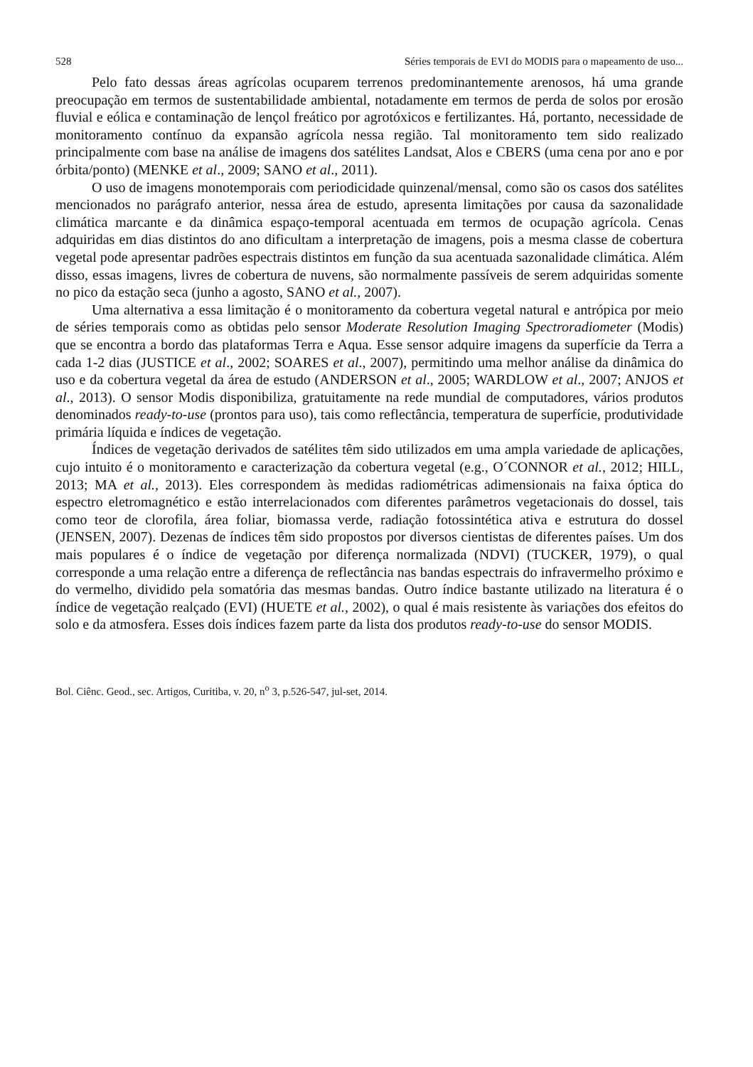528 Séries temporais de EVI do MODIS para o mapeamento de uso...
Pelo fato dessas áreas agrícolas ocuparem terrenos predominantemente arenosos, há uma grande preocupação em termos de sustentabilidade ambiental, notadamente em termos de perda de solos por erosão fluvial e eólica e contaminação de lençol freático por agrotóxicos e fertilizantes. Há, portanto, necessidade de monitoramento contínuo da expansão agrícola nessa região. Tal monitoramento tem sido realizado principalmente com base na análise de imagens dos satélites Landsat, Alos e CBERS (uma cena por ano e por órbita/ponto) (MENKE et al., 2009; SANO et al., 2011).
O uso de imagens monotemporais com periodicidade quinzenal/mensal, como são os casos dos satélites mencionados no parágrafo anterior, nessa área de estudo, apresenta limitações por causa da sazonalidade climática marcante e da dinâmica espaço-temporal acentuada em termos de ocupação agrícola. Cenas adquiridas em dias distintos do ano dificultam a interpretação de imagens, pois a mesma classe de cobertura vegetal pode apresentar padrões espectrais distintos em função da sua acentuada sazonalidade climática. Além disso, essas imagens, livres de cobertura de nuvens, são normalmente passíveis de serem adquiridas somente no pico da estação seca (junho a agosto, SANO et al., 2007).
Uma alternativa a essa limitação é o monitoramento da cobertura vegetal natural e antrópica por meio de séries temporais como as obtidas pelo sensor Moderate Resolution Imaging Spectroradiometer (Modis) que se encontra a bordo das plataformas Terra e Aqua. Esse sensor adquire imagens da superfície da Terra a cada 1-2 dias (JUSTICE et al., 2002; SOARES et al., 2007), permitindo uma melhor análise da dinâmica do uso e da cobertura vegetal da área de estudo (ANDERSON et al., 2005; WARDLOW et al., 2007; ANJOS et al., 2013). O sensor Modis disponibiliza, gratuitamente na rede mundial de computadores, vários produtos denominados ready-to-use (prontos para uso), tais como reflectância, temperatura de superfície, produtividade primária líquida e índices de vegetação.
Índices de vegetação derivados de satélites têm sido utilizados em uma ampla variedade de aplicações, cujo intuito é o monitoramento e caracterização da cobertura vegetal (e.g., O´CONNOR et al., 2012; HILL, 2013; MA et al., 2013). Eles correspondem às medidas radiométricas adimensionais na faixa óptica do espectro eletromagnético e estão interrelacionados com diferentes parâmetros vegetacionais do dossel, tais como teor de clorofila, área foliar, biomassa verde, radiação fotossintética ativa e estrutura do dossel (JENSEN, 2007). Dezenas de índices têm sido propostos por diversos cientistas de diferentes países. Um dos mais populares é o índice de vegetação por diferença normalizada (NDVI) (TUCKER, 1979), o qual corresponde a uma relação entre a diferença de reflectância nas bandas espectrais do infravermelho próximo e do vermelho, dividido pela somatória das mesmas bandas. Outro índice bastante utilizado na literatura é o índice de vegetação realçado (EVI) (HUETE et al., 2002), o qual é mais resistente às variações dos efeitos do solo e da atmosfera. Esses dois índices fazem parte da lista dos produtos ready-to-use do sensor MODIS.
Bol. Ciênc. Geod., sec. Artigos, Curitiba, v. 20, n<sup>o</sup> 3, p.526-547, jul-set, 2014.